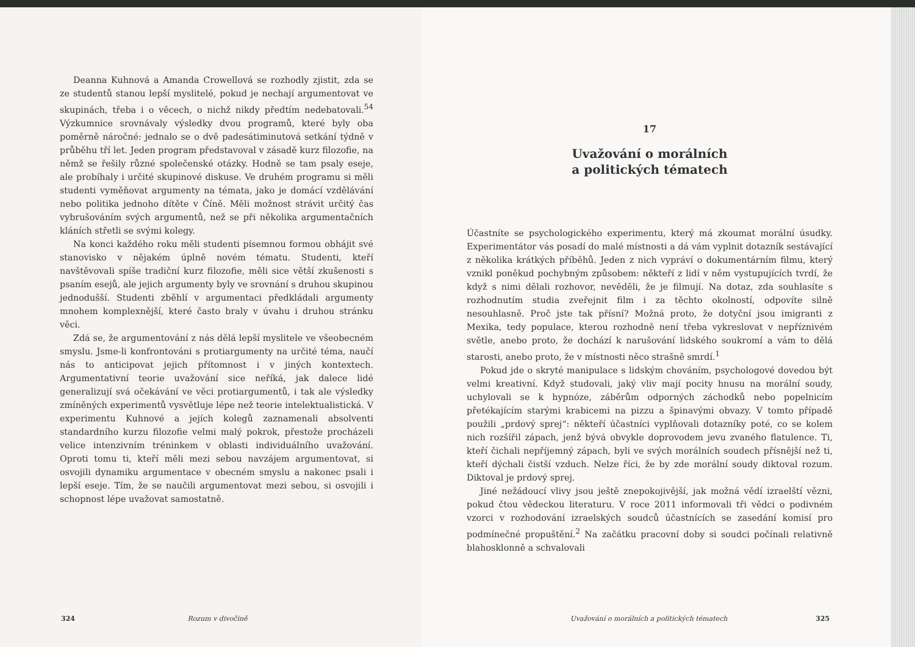Deanna Kuhnová a Amanda Crowellová se rozhodly zjistit, zda se ze studentů stanou lepší myslitelé, pokud je nechají argumentovat ve skupinách, třeba i o věcech, o nichž nikdy předtím nedebatovali.<sup>54</sup> Výzkumnice srovnávaly výsledky dvou programů, které byly oba poměrně náročné: jednalo se o dvě padesátiminutová setkání týdně v průběhu tří let. Jeden program představoval v zásadě kurz filozofie, na němž se řešily různé společenské otázky. Hodně se tam psaly eseje, ale probíhaly i určité skupinové diskuse. Ve druhém programu si měli studenti vyměňovat argumenty na témata, jako je domácí vzdělávání nebo politika jednoho dítěte v Číně. Měli možnost strávit určitý čas vybrušováním svých argumentů, než se při několika argumentačních kláních střetli se svými kolegy.
Na konci každého roku měli studenti písemnou formou obhájit své stanovisko v nějakém úplně novém tématu. Studenti, kteří navštěvovali spíše tradiční kurz filozofie, měli sice větší zkušenosti s psaním esejů, ale jejich argumenty byly ve srovnání s druhou skupinou jednodušší. Studenti zběhlí v argumentaci předkládali argumenty mnohem komplexnější, které často braly v úvahu i druhou stránku věci.
Zdá se, že argumentování z nás dělá lepší myslitele ve všeobecném smyslu. Jsme-li konfrontováni s protiargumenty na určité téma, naučí nás to anticipovat jejich přítomnost i v jiných kontextech. Argumentativní teorie uvažování sice neříká, jak dalece lidé generalizují svá očekávání ve věci protiargumentů, i tak ale výsledky zmíněných experimentů vysvětluje lépe než teorie intelektualistická. V experimentu Kuhnové a jejích kolegů zaznamenali absolventi standardního kurzu filozofie velmi malý pokrok, přestože procházeli velice intenzivním tréninkem v oblasti individuálního uvažování. Oproti tomu ti, kteří měli mezi sebou navzájem argumentovat, si osvojili dynamiku argumentace v obecném smyslu a nakonec psali i lepší eseje. Tím, že se naučili argumentovat mezi sebou, si osvojili i schopnost lépe uvažovat samostatně.
324 Rozum v divočině
17
Uvažování o morálních
a politických tématech
Účastníte se psychologického experimentu, který má zkoumat morální úsudky. Experimentátor vás posadí do malé místnosti a dá vám vyplnit dotazník sestávající z několika krátkých příběhů. Jeden z nich vypráví o dokumentárním filmu, který vznikl poněkud pochybným způsobem: někteří z lidí v něm vystupujících tvrdí, že když s nimi dělali rozhovor, nevěděli, že je filmují. Na dotaz, zda souhlasíte s rozhodnutím studia zveřejnit film i za těchto okolností, odpovíte silně nesouhlasně. Proč jste tak přísní? Možná proto, že dotyční jsou imigranti z Mexika, tedy populace, kterou rozhodně není třeba vykreslovat v nepříznivém světle, anebo proto, že dochází k narušování lidského soukromí a vám to dělá starosti, anebo proto, že v místnosti něco strašně smrdí.<sup>1</sup>
Pokud jde o skryté manipulace s lidským chováním, psychologové dovedou být velmi kreativní. Když studovali, jaký vliv mají pocity hnusu na morální soudy, uchylovali se k hypnóze, záběrům odporných záchodků nebo popelnicím přetékajícím starými krabicemi na pizzu a špinavými obvazy. V tomto případě použili „prdový sprej“: někteří účastníci vyplňovali dotazníky poté, co se kolem nich rozšířil zápach, jenž bývá obvykle doprovodem jevu zvaného flatulence. Ti, kteří čichali nepříjemný zápach, byli ve svých morálních soudech přísnější než ti, kteří dýchali čistší vzduch. Nelze říci, že by zde morální soudy diktoval rozum. Diktoval je prdový sprej.
Jiné nežádoucí vlivy jsou ještě znepokojivější, jak možná vědí izraelští vězni, pokud čtou vědeckou literaturu. V roce 2011 informovali tři vědci o podivném vzorci v rozhodování izraelských soudců účastnících se zasedání komisí pro podmínečné propuštění.<sup>2</sup> Na začátku pracovní doby si soudci počínali relativně blahosklonně a schvalovali
Uvažování o morálních a politických tématech 325